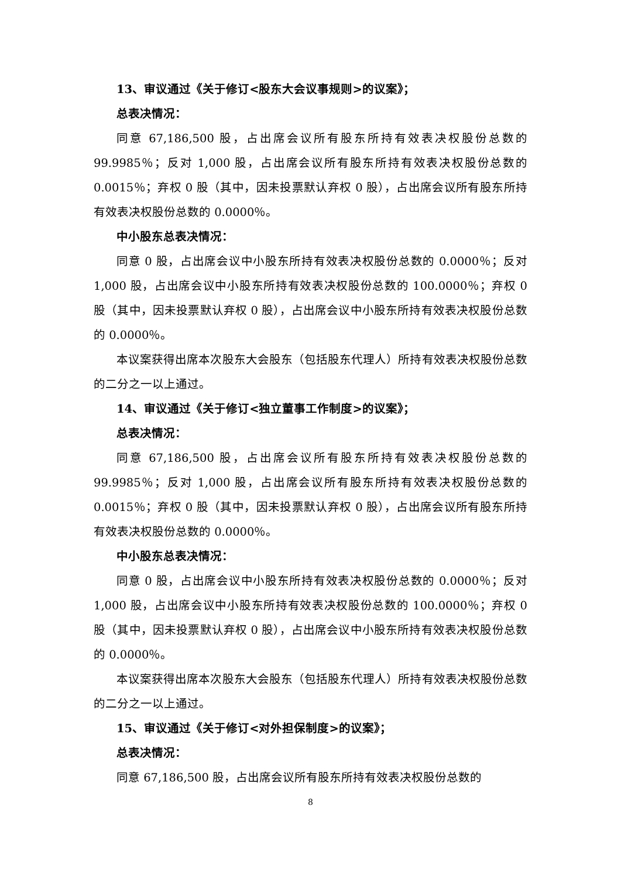13、审议通过《关于修订<股东大会议事规则>的议案》；
总表决情况：
同意 67,186,500 股，占出席会议所有股东所持有效表决权股份总数的 99.9985％；反对 1,000 股，占出席会议所有股东所持有效表决权股份总数的 0.0015％；弃权 0 股（其中，因未投票默认弃权 0 股），占出席会议所有股东所持有效表决权股份总数的 0.0000％。
中小股东总表决情况：
同意 0 股，占出席会议中小股东所持有效表决权股份总数的 0.0000％；反对 1,000 股，占出席会议中小股东所持有效表决权股份总数的 100.0000％；弃权 0 股（其中，因未投票默认弃权 0 股），占出席会议中小股东所持有效表决权股份总数的 0.0000％。
本议案获得出席本次股东大会股东（包括股东代理人）所持有效表决权股份总数的二分之一以上通过。
14、审议通过《关于修订<独立董事工作制度>的议案》；
总表决情况：
同意 67,186,500 股，占出席会议所有股东所持有效表决权股份总数的 99.9985％；反对 1,000 股，占出席会议所有股东所持有效表决权股份总数的 0.0015％；弃权 0 股（其中，因未投票默认弃权 0 股），占出席会议所有股东所持有效表决权股份总数的 0.0000％。
中小股东总表决情况：
同意 0 股，占出席会议中小股东所持有效表决权股份总数的 0.0000％；反对 1,000 股，占出席会议中小股东所持有效表决权股份总数的 100.0000％；弃权 0 股（其中，因未投票默认弃权 0 股），占出席会议中小股东所持有效表决权股份总数的 0.0000％。
本议案获得出席本次股东大会股东（包括股东代理人）所持有效表决权股份总数的二分之一以上通过。
15、审议通过《关于修订<对外担保制度>的议案》；
总表决情况：
同意 67,186,500 股，占出席会议所有股东所持有效表决权股份总数的
8